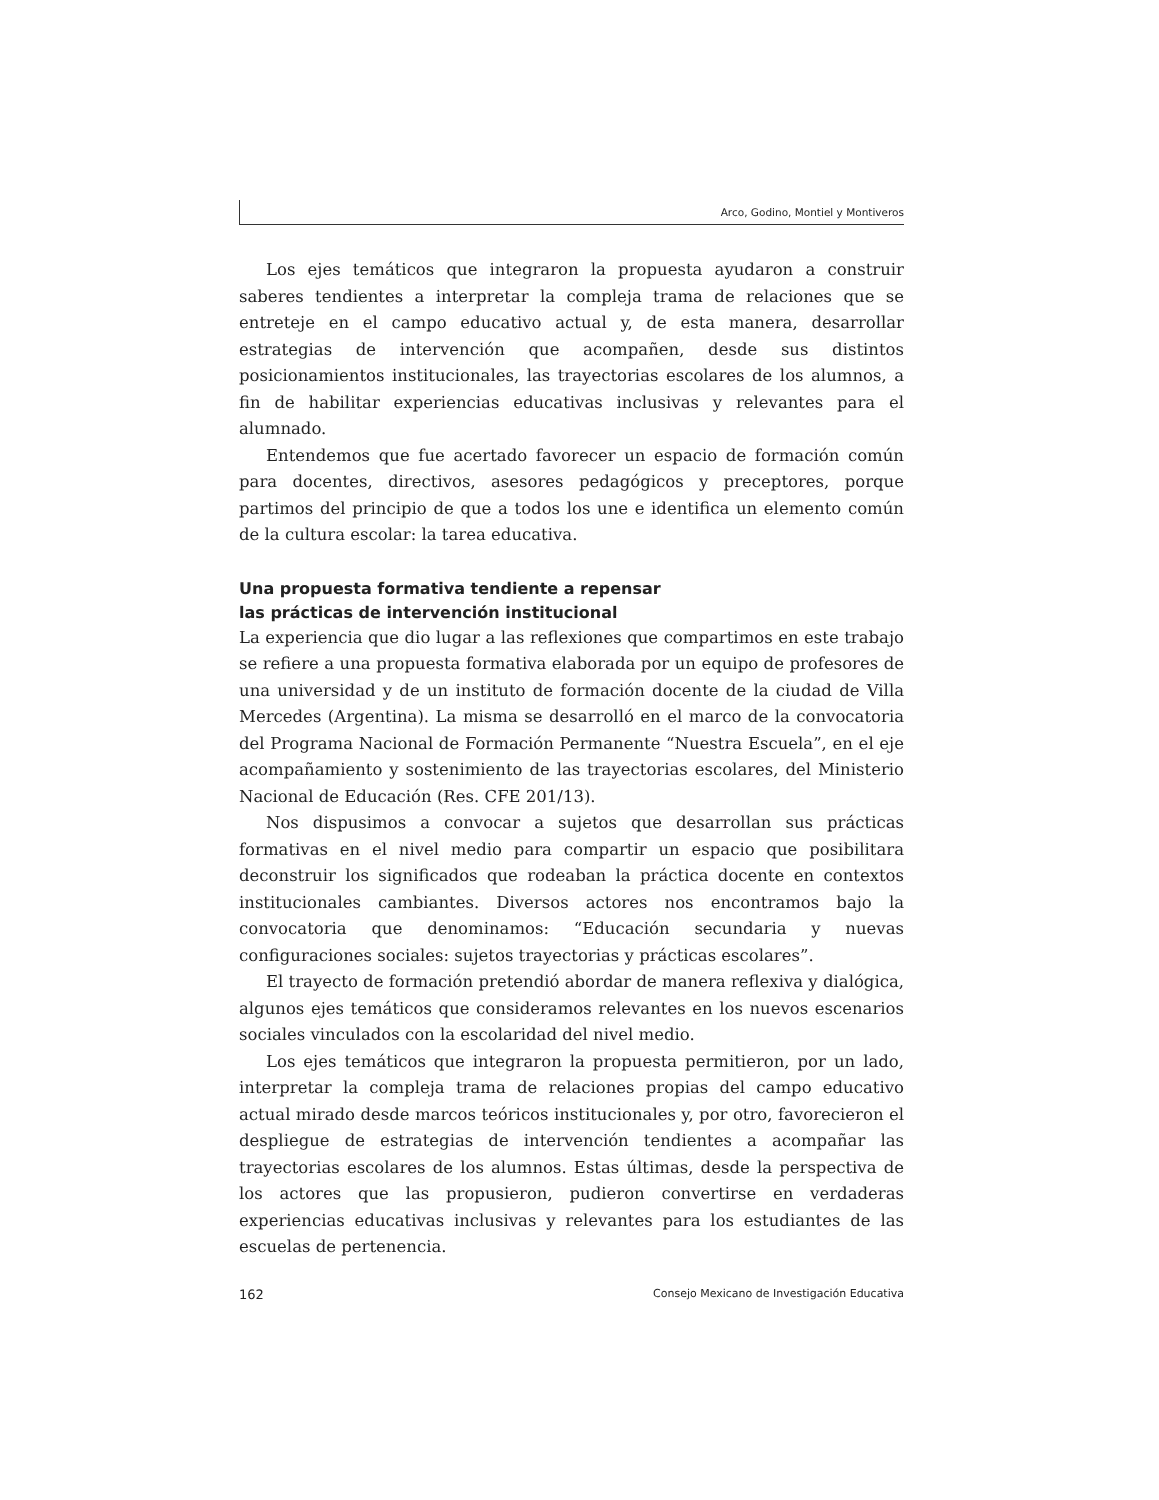Arco, Godino, Montiel y Montiveros
Los ejes temáticos que integraron la propuesta ayudaron a construir saberes tendientes a interpretar la compleja trama de relaciones que se entreteje en el campo educativo actual y, de esta manera, desarrollar estrategias de intervención que acompañen, desde sus distintos posicionamientos institucionales, las trayectorias escolares de los alumnos, a fin de habilitar experiencias educativas inclusivas y relevantes para el alumnado.
Entendemos que fue acertado favorecer un espacio de formación común para docentes, directivos, asesores pedagógicos y preceptores, porque partimos del principio de que a todos los une e identifica un elemento común de la cultura escolar: la tarea educativa.
Una propuesta formativa tendiente a repensar
las prácticas de intervención institucional
La experiencia que dio lugar a las reflexiones que compartimos en este trabajo se refiere a una propuesta formativa elaborada por un equipo de profesores de una universidad y de un instituto de formación docente de la ciudad de Villa Mercedes (Argentina). La misma se desarrolló en el marco de la convocatoria del Programa Nacional de Formación Permanente “Nuestra Escuela”, en el eje acompañamiento y sostenimiento de las trayectorias escolares, del Ministerio Nacional de Educación (Res. CFE 201/13).
Nos dispusimos a convocar a sujetos que desarrollan sus prácticas formativas en el nivel medio para compartir un espacio que posibilitara deconstruir los significados que rodeaban la práctica docente en contextos institucionales cambiantes. Diversos actores nos encontramos bajo la convocatoria que denominamos: “Educación secundaria y nuevas configuraciones sociales: sujetos trayectorias y prácticas escolares”.
El trayecto de formación pretendió abordar de manera reflexiva y dialógica, algunos ejes temáticos que consideramos relevantes en los nuevos escenarios sociales vinculados con la escolaridad del nivel medio.
Los ejes temáticos que integraron la propuesta permitieron, por un lado, interpretar la compleja trama de relaciones propias del campo educativo actual mirado desde marcos teóricos institucionales y, por otro, favorecieron el despliegue de estrategias de intervención tendientes a acompañar las trayectorias escolares de los alumnos. Estas últimas, desde la perspectiva de los actores que las propusieron, pudieron convertirse en verdaderas experiencias educativas inclusivas y relevantes para los estudiantes de las escuelas de pertenencia.
162 Consejo Mexicano de Investigación Educativa